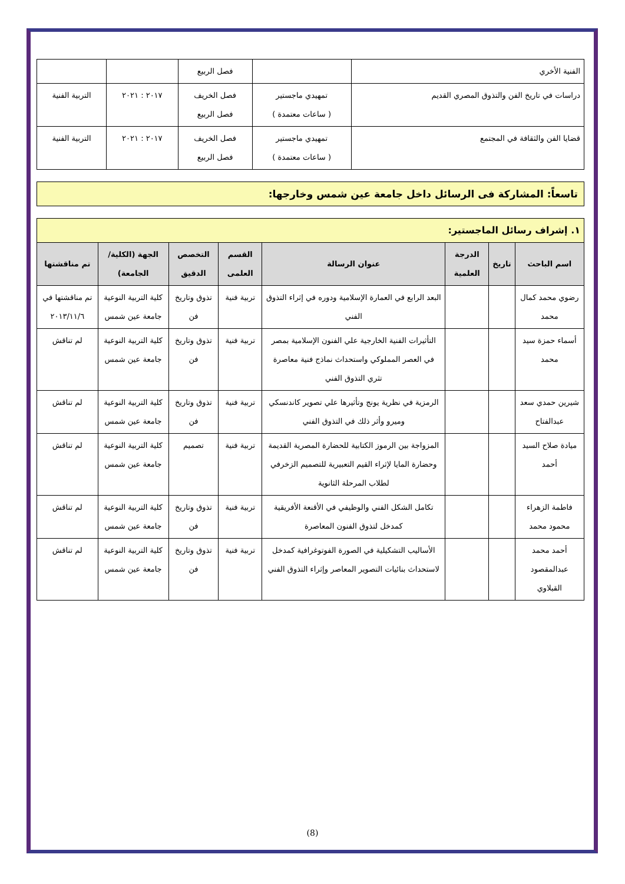| الفنية الأخري | | فصل الربيع | | |
| دراسات في تاريخ الفن والتذوق المصري القديم | تمهيدي ماجستير ( ساعات معتمدة ) | فصل الخريف فصل الربيع | ٢٠١٧ : ٢٠٢١ | التربية الفنية |
| قضايا الفن والثقافة في المجتمع | تمهيدي ماجستير ( ساعات معتمدة ) | فصل الخريف فصل الربيع | ٢٠١٧ : ٢٠٢١ | التربية الفنية |
تاسعاً: المشاركة فى الرسائل داخل جامعة عين شمس وخارجها:
| ١. إشراف رسائل الماجستير: | | | | | | | |
| اسم الباحث | تاريخ | الدرجة العلمية | عنوان الرسالة | القسم العلمى | التخصص الدقيق | الجهة (الكلية/الجامعة) | تم مناقشتها |
| رضوي محمد كمال محمد | | | البعد الرابع في العمارة الإسلامية ودوره في إثراء التذوق الفني | تربية فنية | تذوق وتاريخ فن | كلية التربية النوعية جامعة عين شمس | تم مناقشتها في ٢٠١٣/١١/٦ |
| أسماء حمزة سيد محمد | | | التأثيرات الفنية الخارجية علي الفنون الإسلامية بمصر في العصر المملوكي واستحداث نماذج فنية معاصرة تثري التذوق الفني | تربية فنية | تذوق وتاريخ فن | كلية التربية النوعية جامعة عين شمس | لم تناقش |
| شيرين حمدي سعد عبدالفتاح | | | الرمزية في نظرية يونج وتأثيرها علي تصوير كاندنسكي وميرو وأثر ذلك في التذوق الفني | تربية فنية | تذوق وتاريخ فن | كلية التربية النوعية جامعة عين شمس | لم تناقش |
| ميادة صلاح السيد أحمد | | | المزواجة بين الرموز الكتابية للحضارة المصرية القديمة وحضارة المايا لإثراء القيم التعبيرية للتصميم الزخرفي لطلاب المرحلة الثانوية | تربية فنية | تصميم | كلية التربية النوعية جامعة عين شمس | لم تناقش |
| فاطمة الزهراء محمود محمد | | | تكامل الشكل الفني والوظيفي في الأقنعة الأفريقية كمدخل لتذوق الفنون المعاصرة | تربية فنية | تذوق وتاريخ فن | كلية التربية النوعية جامعة عين شمس | لم تناقش |
| أحمد محمد عبدالمقصود القبلاوي | | | الأساليب التشكيلية في الصورة الفوتوغرافية كمدخل لاستحداث بنائيات التصوير المعاصر وإثراء التذوق الفني | تربية فنية | تذوق وتاريخ فن | كلية التربية النوعية جامعة عين شمس | لم تناقش |
(8)